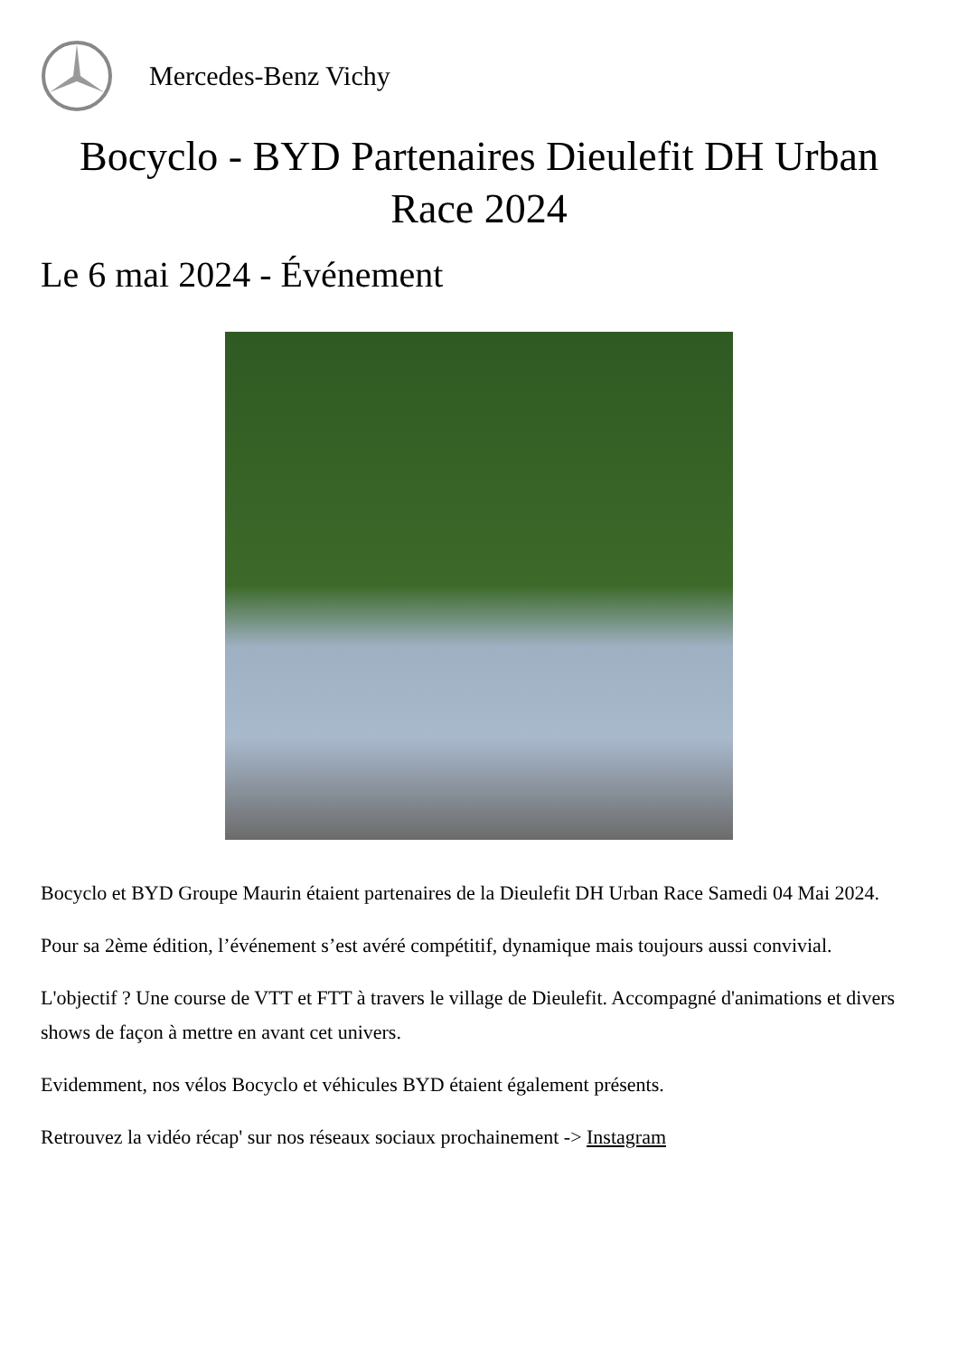Mercedes-Benz Vichy
Bocyclo - BYD Partenaires Dieulefit DH Urban Race 2024
Le 6 mai 2024 - Événement
Bocyclo et BYD Groupe Maurin étaient partenaires de la Dieulefit DH Urban Race Samedi 04 Mai 2024.
Pour sa 2ème édition, l’événement s’est avéré compétitif, dynamique mais toujours aussi convivial.
L'objectif ? Une course de VTT et FTT à travers le village de Dieulefit. Accompagné d'animations et divers shows de façon à mettre en avant cet univers.
Evidemment, nos vélos Bocyclo et véhicules BYD étaient également présents.
Retrouvez la vidéo récap' sur nos réseaux sociaux prochainement -> Instagram